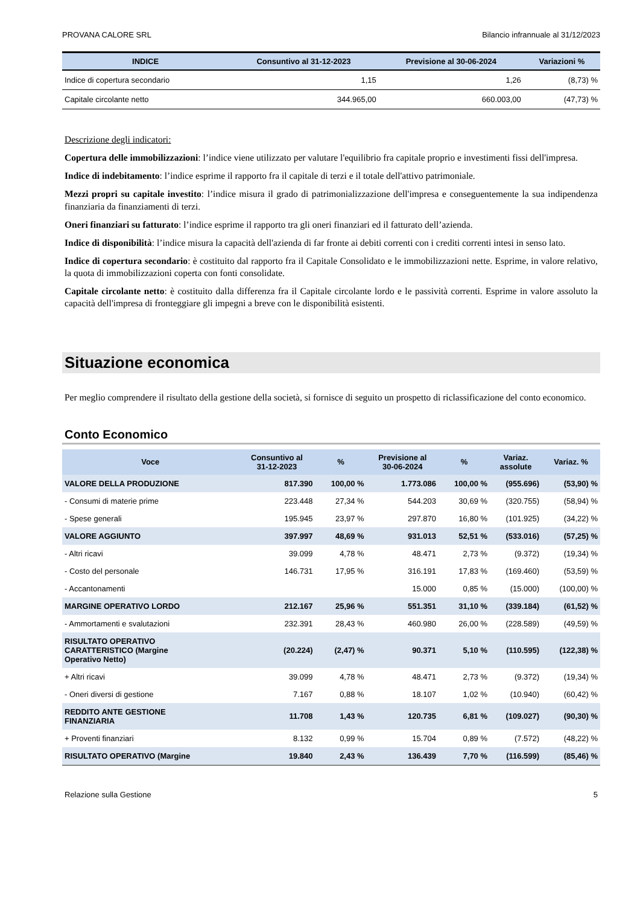PROVANA CALORE SRL Bilancio infrannuale al 31/12/2023
| INDICE | Consuntivo al 31-12-2023 | Previsione al 30-06-2024 | Variazioni % |
| --- | --- | --- | --- |
| Indice di copertura secondario | 1,15 | 1,26 | (8,73) % |
| Capitale circolante netto | 344.965,00 | 660.003,00 | (47,73) % |
Descrizione degli indicatori:
Copertura delle immobilizzazioni: l’indice viene utilizzato per valutare l'equilibrio fra capitale proprio e investimenti fissi dell'impresa.
Indice di indebitamento: l’indice esprime il rapporto fra il capitale di terzi e il totale dell'attivo patrimoniale.
Mezzi propri su capitale investito: l’indice misura il grado di patrimonializzazione dell'impresa e conseguentemente la sua indipendenza finanziaria da finanziamenti di terzi.
Oneri finanziari su fatturato: l’indice esprime il rapporto tra gli oneri finanziari ed il fatturato dell’azienda.
Indice di disponibilità: l’indice misura la capacità dell'azienda di far fronte ai debiti correnti con i crediti correnti intesi in senso lato.
Indice di copertura secondario: è costituito dal rapporto fra il Capitale Consolidato e le immobilizzazioni nette. Esprime, in valore relativo, la quota di immobilizzazioni coperta con fonti consolidate.
Capitale circolante netto: è costituito dalla differenza fra il Capitale circolante lordo e le passività correnti. Esprime in valore assoluto la capacità dell'impresa di fronteggiare gli impegni a breve con le disponibilità esistenti.
Situazione economica
Per meglio comprendere il risultato della gestione della società, si fornisce di seguito un prospetto di riclassificazione del conto economico.
Conto Economico
| Voce | Consuntivo al 31-12-2023 | % | Previsione al 30-06-2024 | % | Variaz. assolute | Variaz. % |
| --- | --- | --- | --- | --- | --- | --- |
| VALORE DELLA PRODUZIONE | 817.390 | 100,00 % | 1.773.086 | 100,00 % | (955.696) | (53,90) % |
| - Consumi di materie prime | 223.448 | 27,34 % | 544.203 | 30,69 % | (320.755) | (58,94) % |
| - Spese generali | 195.945 | 23,97 % | 297.870 | 16,80 % | (101.925) | (34,22) % |
| VALORE AGGIUNTO | 397.997 | 48,69 % | 931.013 | 52,51 % | (533.016) | (57,25) % |
| - Altri ricavi | 39.099 | 4,78 % | 48.471 | 2,73 % | (9.372) | (19,34) % |
| - Costo del personale | 146.731 | 17,95 % | 316.191 | 17,83 % | (169.460) | (53,59) % |
| - Accantonamenti | | | 15.000 | 0,85 % | (15.000) | (100,00) % |
| MARGINE OPERATIVO LORDO | 212.167 | 25,96 % | 551.351 | 31,10 % | (339.184) | (61,52) % |
| - Ammortamenti e svalutazioni | 232.391 | 28,43 % | 460.980 | 26,00 % | (228.589) | (49,59) % |
| RISULTATO OPERATIVO CARATTERISTICO (Margine Operativo Netto) | (20.224) | (2,47) % | 90.371 | 5,10 % | (110.595) | (122,38) % |
| + Altri ricavi | 39.099 | 4,78 % | 48.471 | 2,73 % | (9.372) | (19,34) % |
| - Oneri diversi di gestione | 7.167 | 0,88 % | 18.107 | 1,02 % | (10.940) | (60,42) % |
| REDDITO ANTE GESTIONE FINANZIARIA | 11.708 | 1,43 % | 120.735 | 6,81 % | (109.027) | (90,30) % |
| + Proventi finanziari | 8.132 | 0,99 % | 15.704 | 0,89 % | (7.572) | (48,22) % |
| RISULTATO OPERATIVO (Margine | 19.840 | 2,43 % | 136.439 | 7,70 % | (116.599) | (85,46) % |
Relazione sulla Gestione 5